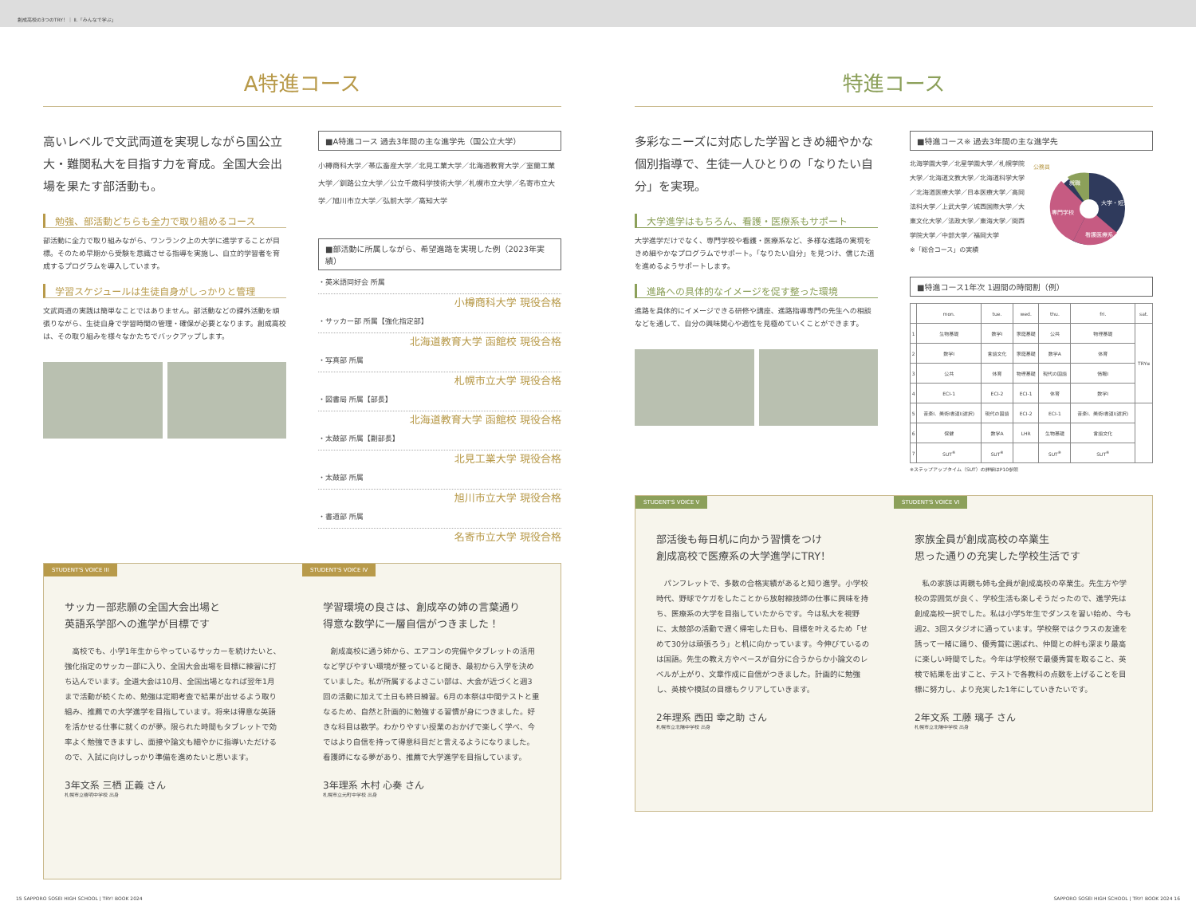創成高校の3つのTRY！｜ Ⅱ.「みんなで学ぶ」
A特進コース
高いレベルで文武両道を実現しながら国公立大・難関私大を目指す力を育成。全国大会出場を果たす部活動も。
勉強、部活動どちらも全力で取り組めるコース
部活動に全力で取り組みながら、ワンランク上の大学に進学することが目標。そのため早期から受験を意識させる指導を実施し、自立的学習者を育成するプログラムを導入しています。
学習スケジュールは生徒自身がしっかりと管理
文武両道の実践は簡単なことではありません。部活動などの課外活動を頑張りながら、生徒自身で学習時間の管理・確保が必要となります。創成高校は、その取り組みを様々なかたちでバックアップします。
■A特進コース 過去3年間の主な進学先（国公立大学）
小樽商科大学／帯広畜産大学／北見工業大学／北海道教育大学／室蘭工業大学／釧路公立大学／公立千歳科学技術大学／札幌市立大学／名寄市立大学／旭川市立大学／弘前大学／高知大学
■部活動に所属しながら、希望進路を実現した例（2023年実績）
・英米語同好会 所属
小樽商科大学 現役合格
・サッカー部 所属【強化指定部】
北海道教育大学 函館校 現役合格
・写真部 所属
札幌市立大学 現役合格
・図書局 所属【部長】
北海道教育大学 函館校 現役合格
・太鼓部 所属【副部長】
北見工業大学 現役合格
・太鼓部 所属
旭川市立大学 現役合格
・書道部 所属
名寄市立大学 現役合格
STUDENT'S VOICE III
サッカー部悲願の全国大会出場と
英語系学部への進学が目標です
　高校でも、小学1年生からやっているサッカーを続けたいと、強化指定のサッカー部に入り、全国大会出場を目標に練習に打ち込んでいます。全道大会は10月、全国出場となれば翌年1月まで活動が続くため、勉強は定期考査で結果が出せるよう取り組み、推薦での大学進学を目指しています。将来は得意な英語を活かせる仕事に就くのが夢。限られた時間もタブレットで効率よく勉強できますし、面接や論文も細やかに指導いただけるので、入試に向けしっかり準備を進めたいと思います。
3年文系 三栖 正義 さん
札幌市立啓明中学校 出身
STUDENT'S VOICE IV
学習環境の良さは、創成卒の姉の言葉通り
得意な数学に一層自信がつきました！
　創成高校に通う姉から、エアコンの完備やタブレットの活用など学びやすい環境が整っていると聞き、最初から入学を決めていました。私が所属するよさこい部は、大会が近づくと週3回の活動に加えて土日も終日練習。6月の本祭は中間テストと重なるため、自然と計画的に勉強する習慣が身につきました。好きな科目は数学。わかりやすい授業のおかげで楽しく学べ、今ではより自信を持って得意科目だと言えるようになりました。看護師になる夢があり、推薦で大学進学を目指しています。
3年理系 木村 心奏 さん
札幌市立元町中学校 出身
特進コース
多彩なニーズに対応した学習ときめ細やかな個別指導で、生徒一人ひとりの「なりたい自分」を実現。
大学進学はもちろん、看護・医療系もサポート
大学進学だけでなく、専門学校や看護・医療系など、多様な進路の実現をきめ細やかなプログラムでサポート。「なりたい自分」を見つけ、信じた道を進めるようサポートします。
進路への具体的なイメージを促す整った環境
進路を具体的にイメージできる研修や講座、進路指導専門の先生への相談などを通して、自分の興味関心や適性を見極めていくことができます。
■特進コース※ 過去3年間の主な進学先
北海学園大学／北星学園大学／札幌学院大学／北海道文教大学／北海道科学大学／北海道医療大学／日本医療大学／高岡法科大学／上武大学／城西国際大学／大東文化大学／法政大学／東海大学／関西学院大学／中部大学／福岡大学
※「総合コース」の実績
大学・短大
専門学校
看護医療系
就職
公務員
■特進コース1年次 1週間の時間割（例）
| | mon. | tue. | wed. | thu. | fri. | sat. |
| --- | --- | --- | --- | --- | --- | --- |
| 1 | 生物基礎 | 数学Ⅰ | 家庭基礎 | 公共 | 物理基礎 | TRYα |
| 2 | 数学Ⅰ | 言語文化 | 家庭基礎 | 数学A | 体育 | |
| 3 | 公共 | 体育 | 物理基礎 | 現代の国語 | 情報Ⅰ | |
| 4 | ECⅠ-1 | ECⅠ-2 | ECⅠ-1 | 体育 | 数学Ⅰ | |
| 5 | 音楽Ⅰ、美術Ⅰ書道Ⅰ(選択) | 現代の国語 | ECⅠ-2 | ECⅠ-1 | 音楽Ⅰ、美術Ⅰ書道Ⅰ(選択) | |
| 6 | 保健 | 数学A | LHR | 生物基礎 | 言語文化 | |
| 7 | SUT<sup>※</sup> | SUT<sup>※</sup> | | SUT<sup>※</sup> | SUT<sup>※</sup> | |
※ステップアップタイム（SUT）の詳細はP10参照
STUDENT'S VOICE V
部活後も毎日机に向かう習慣をつけ
創成高校で医療系の大学進学にTRY！
　パンフレットで、多数の合格実績があると知り進学。小学校時代、野球でケガをしたことから放射線技師の仕事に興味を持ち、医療系の大学を目指していたからです。今は私大を視野に、太鼓部の活動で遅く帰宅した日も、目標を叶えるため「せめて30分は頑張ろう」と机に向かっています。今伸びているのは国語。先生の教え方やペースが自分に合うからか小論文のレベルが上がり、文章作成に自信がつきました。計画的に勉強し、英検や模試の目標もクリアしていきます。
2年理系 西田 幸之助 さん
札幌市立北陽中学校 出身
STUDENT'S VOICE VI
家族全員が創成高校の卒業生
思った通りの充実した学校生活です
　私の家族は両親も姉も全員が創成高校の卒業生。先生方や学校の雰囲気が良く、学校生活も楽しそうだったので、進学先は創成高校一択でした。私は小学5年生でダンスを習い始め、今も週2、3回スタジオに通っています。学校祭ではクラスの友達を誘って一緒に踊り、優秀賞に選ばれ、仲間との絆も深まり最高に楽しい時間でした。今年は学校祭で最優秀賞を取ること、英検で結果を出すこと、テストで各教科の点数を上げることを目標に努力し、より充実した1年にしていきたいです。
2年文系 工藤 璃子 さん
札幌市立北陽中学校 出身
15 SAPPORO SOSEI HIGH SCHOOL | TRY! BOOK 2024 SAPPORO SOSEI HIGH SCHOOL | TRY! BOOK 2024 16